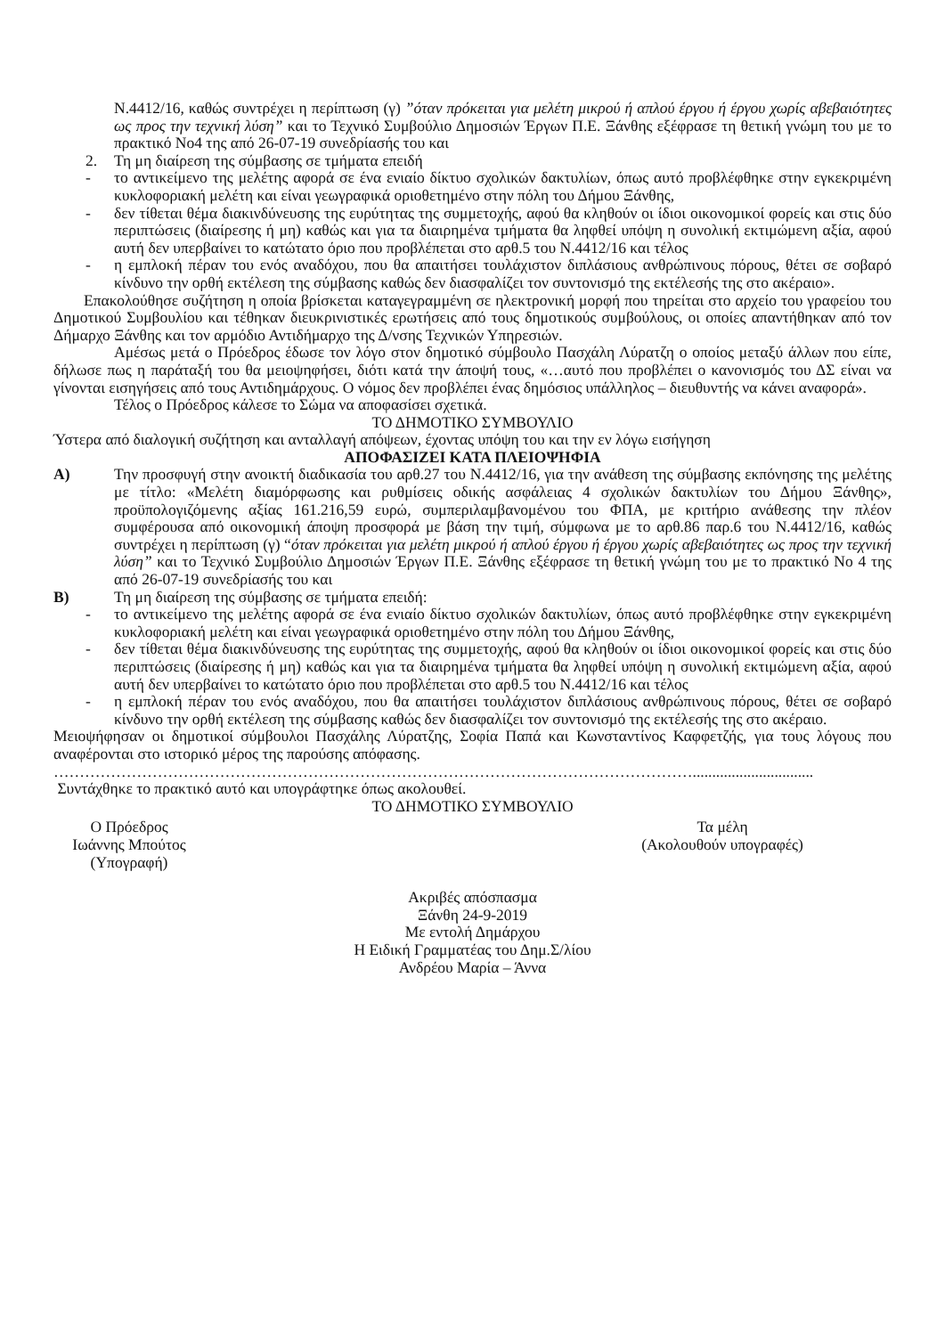Ν.4412/16, καθώς συντρέχει η περίπτωση (γ) ”όταν πρόκειται για μελέτη μικρού ή απλού έργου ή έργου χωρίς αβεβαιότητες ως προς την τεχνική λύση” και το Τεχνικό Συμβούλιο Δημοσιών Έργων Π.Ε. Ξάνθης εξέφρασε τη θετική γνώμη του με το πρακτικό Νο4 της από 26-07-19 συνεδρίασής του και
2. Τη μη διαίρεση της σύμβασης σε τμήματα επειδή
- το αντικείμενο της μελέτης αφορά σε ένα ενιαίο δίκτυο σχολικών δακτυλίων, όπως αυτό προβλέφθηκε στην εγκεκριμένη κυκλοφοριακή μελέτη και είναι γεωγραφικά οριοθετημένο στην πόλη του Δήμου Ξάνθης,
- δεν τίθεται θέμα διακινδύνευσης της ευρύτητας της συμμετοχής, αφού θα κληθούν οι ίδιοι οικονομικοί φορείς και στις δύο περιπτώσεις (διαίρεσης ή μη) καθώς και για τα διαιρημένα τμήματα θα ληφθεί υπόψη η συνολική εκτιμώμενη αξία, αφού αυτή δεν υπερβαίνει το κατώτατο όριο που προβλέπεται στο αρθ.5 του Ν.4412/16 και τέλος
- η εμπλοκή πέραν του ενός αναδόχου, που θα απαιτήσει τουλάχιστον διπλάσιους ανθρώπινους πόρους, θέτει σε σοβαρό κίνδυνο την ορθή εκτέλεση της σύμβασης καθώς δεν διασφαλίζει τον συντονισμό της εκτέλεσής της στο ακέραιο».
Επακολούθησε συζήτηση η οποία βρίσκεται καταγεγραμμένη σε ηλεκτρονική μορφή που τηρείται στο αρχείο του γραφείου του Δημοτικού Συμβουλίου και τέθηκαν διευκρινιστικές ερωτήσεις από τους δημοτικούς συμβούλους, οι οποίες απαντήθηκαν από τον Δήμαρχο Ξάνθης και τον αρμόδιο Αντιδήμαρχο της Δ/νσης Τεχνικών Υπηρεσιών.
Αμέσως μετά ο Πρόεδρος έδωσε τον λόγο στον δημοτικό σύμβουλο Πασχάλη Λύρατζη ο οποίος μεταξύ άλλων που είπε, δήλωσε πως η παράταξή του θα μειοψηφήσει, διότι κατά την άποψή τους, «…αυτό που προβλέπει ο κανονισμός του ΔΣ είναι να γίνονται εισηγήσεις από τους Αντιδημάρχους. Ο νόμος δεν προβλέπει ένας δημόσιος υπάλληλος – διευθυντής να κάνει αναφορά».
Τέλος ο Πρόεδρος κάλεσε το Σώμα να αποφασίσει σχετικά.
ΤΟ ΔΗΜΟΤΙΚΟ ΣΥΜΒΟΥΛΙΟ
Ύστερα από διαλογική συζήτηση και ανταλλαγή απόψεων, έχοντας υπόψη του και την εν λόγω εισήγηση
ΑΠΟΦΑΣΙΖΕΙ ΚΑΤΑ ΠΛΕΙΟΨΗΦΙΑ
Α) Την προσφυγή στην ανοικτή διαδικασία του αρθ.27 του Ν.4412/16, για την ανάθεση της σύμβασης εκπόνησης της μελέτης με τίτλο: «Μελέτη διαμόρφωσης και ρυθμίσεις οδικής ασφάλειας 4 σχολικών δακτυλίων του Δήμου Ξάνθης», προϋπολογιζόμενης αξίας 161.216,59 ευρώ, συμπεριλαμβανομένου του ΦΠΑ, με κριτήριο ανάθεσης την πλέον συμφέρουσα από οικονομική άποψη προσφορά με βάση την τιμή, σύμφωνα με το αρθ.86 παρ.6 του Ν.4412/16, καθώς συντρέχει η περίπτωση (γ) “όταν πρόκειται για μελέτη μικρού ή απλού έργου ή έργου χωρίς αβεβαιότητες ως προς την τεχνική λύση” και το Τεχνικό Συμβούλιο Δημοσιών Έργων Π.Ε. Ξάνθης εξέφρασε τη θετική γνώμη του με το πρακτικό Νο 4 της από 26-07-19 συνεδρίασής του και
Β) Τη μη διαίρεση της σύμβασης σε τμήματα επειδή:
- το αντικείμενο της μελέτης αφορά σε ένα ενιαίο δίκτυο σχολικών δακτυλίων, όπως αυτό προβλέφθηκε στην εγκεκριμένη κυκλοφοριακή μελέτη και είναι γεωγραφικά οριοθετημένο στην πόλη του Δήμου Ξάνθης,
- δεν τίθεται θέμα διακινδύνευσης της ευρύτητας της συμμετοχής, αφού θα κληθούν οι ίδιοι οικονομικοί φορείς και στις δύο περιπτώσεις (διαίρεσης ή μη) καθώς και για τα διαιρημένα τμήματα θα ληφθεί υπόψη η συνολική εκτιμώμενη αξία, αφού αυτή δεν υπερβαίνει το κατώτατο όριο που προβλέπεται στο αρθ.5 του Ν.4412/16 και τέλος
- η εμπλοκή πέραν του ενός αναδόχου, που θα απαιτήσει τουλάχιστον διπλάσιους ανθρώπινους πόρους, θέτει σε σοβαρό κίνδυνο την ορθή εκτέλεση της σύμβασης καθώς δεν διασφαλίζει τον συντονισμό της εκτέλεσής της στο ακέραιο.
Μειοψήφησαν οι δημοτικοί σύμβουλοι Πασχάλης Λύρατζης, Σοφία Παπά και Κωνσταντίνος Καφφετζής, για τους λόγους που αναφέρονται στο ιστορικό μέρος της παρούσης απόφασης.
……………………………………………………………………………………………………………...............................
Συντάχθηκε το πρακτικό αυτό και υπογράφτηκε όπως ακολουθεί.
ΤΟ ΔΗΜΟΤΙΚΟ ΣΥΜΒΟΥΛΙΟ
Ο Πρόεδρος
Ιωάννης Μπούτος
(Υπογραφή)
Τα μέλη
(Ακολουθούν υπογραφές)
Ακριβές απόσπασμα
Ξάνθη 24-9-2019
Με εντολή Δημάρχου
Η Ειδική Γραμματέας του Δημ.Σ/λίου
Ανδρέου Μαρία – Άννα